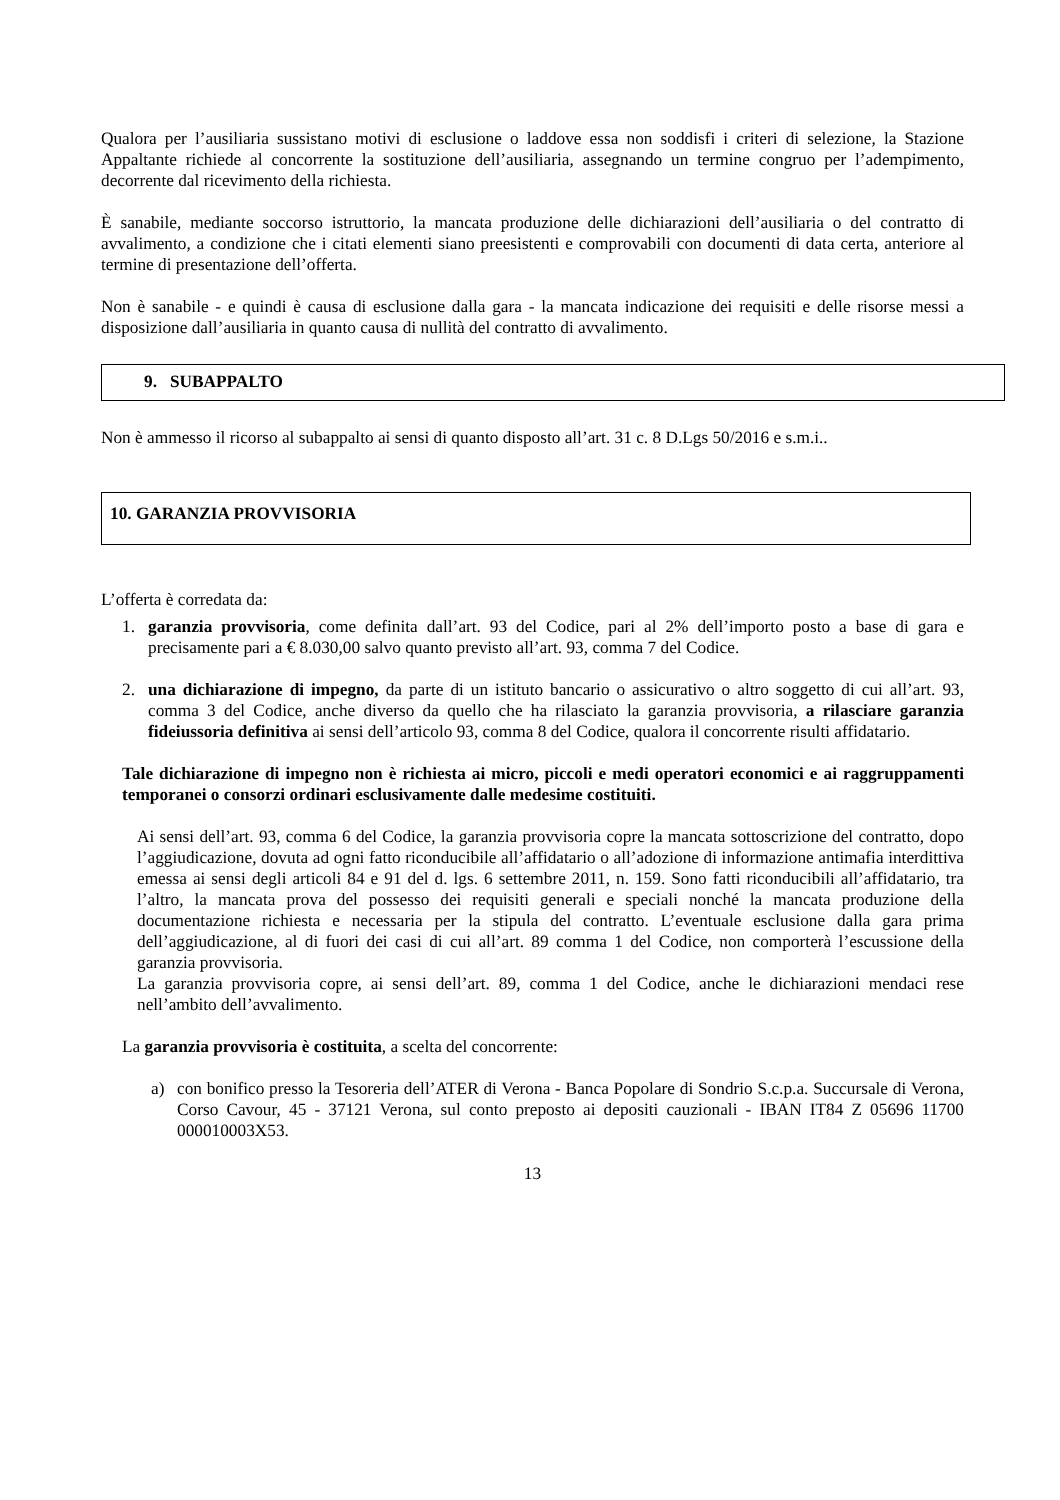Qualora per l’ausiliaria sussistano motivi di esclusione o laddove essa non soddisfi i criteri di selezione, la Stazione Appaltante richiede al concorrente la sostituzione dell’ausiliaria, assegnando un termine congruo per l’adempimento, decorrente dal ricevimento della richiesta.
È sanabile, mediante soccorso istruttorio, la mancata produzione delle dichiarazioni dell’ausiliaria o del contratto di avvalimento, a condizione che i citati elementi siano preesistenti e comprovabili con documenti di data certa, anteriore al termine di presentazione dell’offerta.
Non è sanabile - e quindi è causa di esclusione dalla gara - la mancata indicazione dei requisiti e delle risorse messi a disposizione dall’ausiliaria in quanto causa di nullità del contratto di avvalimento.
9. SUBAPPALTO
Non è ammesso il ricorso al subappalto ai sensi di quanto disposto all’art. 31 c. 8 D.Lgs 50/2016 e s.m.i..
10. GARANZIA PROVVISORIA
L’offerta è corredata da:
1. garanzia provvisoria, come definita dall’art. 93 del Codice, pari al 2% dell’importo posto a base di gara e precisamente pari a € 8.030,00 salvo quanto previsto all’art. 93, comma 7 del Codice.
2. una dichiarazione di impegno, da parte di un istituto bancario o assicurativo o altro soggetto di cui all’art. 93, comma 3 del Codice, anche diverso da quello che ha rilasciato la garanzia provvisoria, a rilasciare garanzia fideiussoria definitiva ai sensi dell’articolo 93, comma 8 del Codice, qualora il concorrente risulti affidatario.
Tale dichiarazione di impegno non è richiesta ai micro, piccoli e medi operatori economici e ai raggruppamenti temporanei o consorzi ordinari esclusivamente dalle medesime costituiti.
Ai sensi dell’art. 93, comma 6 del Codice, la garanzia provvisoria copre la mancata sottoscrizione del contratto, dopo l’aggiudicazione, dovuta ad ogni fatto riconducibile all’affidatario o all’adozione di informazione antimafia interdittiva emessa ai sensi degli articoli 84 e 91 del d. lgs. 6 settembre 2011, n. 159. Sono fatti riconducibili all’affidatario, tra l’altro, la mancata prova del possesso dei requisiti generali e speciali nonché la mancata produzione della documentazione richiesta e necessaria per la stipula del contratto. L’eventuale esclusione dalla gara prima dell’aggiudicazione, al di fuori dei casi di cui all’art. 89 comma 1 del Codice, non comporterà l’escussione della garanzia provvisoria.
La garanzia provvisoria copre, ai sensi dell’art. 89, comma 1 del Codice, anche le dichiarazioni mendaci rese nell’ambito dell’avvalimento.
La garanzia provvisoria è costituita, a scelta del concorrente:
a) con bonifico presso la Tesoreria dell’ATER di Verona - Banca Popolare di Sondrio S.c.p.a. Succursale di Verona, Corso Cavour, 45 - 37121 Verona, sul conto preposto ai depositi cauzionali - IBAN IT84 Z 05696 11700 000010003X53.
13